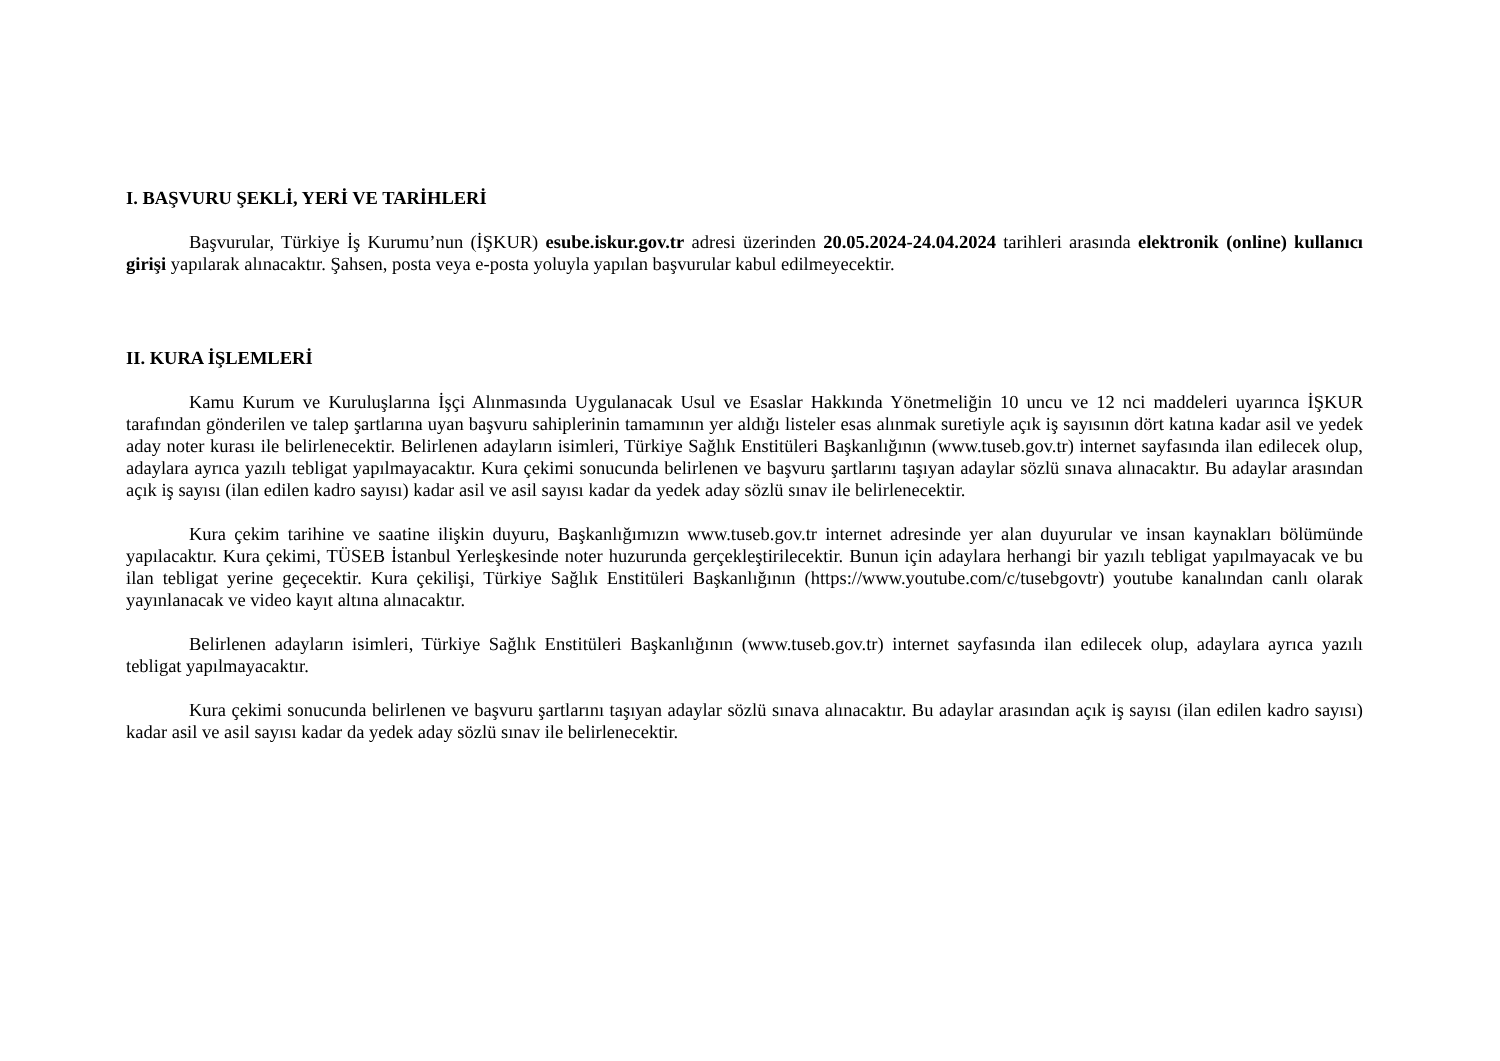I. BAŞVURU ŞEKLİ, YERİ VE TARİHLERİ
Başvurular, Türkiye İş Kurumu’nun (İŞKUR) esube.iskur.gov.tr adresi üzerinden 20.05.2024-24.04.2024 tarihleri arasında elektronik (online) kullanıcı girişi yapılarak alınacaktır. Şahsen, posta veya e-posta yoluyla yapılan başvurular kabul edilmeyecektir.
II. KURA İŞLEMLERİ
Kamu Kurum ve Kuruluşlarına İşçi Alınmasında Uygulanacak Usul ve Esaslar Hakkında Yönetmeliğin 10 uncu ve 12 nci maddeleri uyarınca İŞKUR tarafından gönderilen ve talep şartlarına uyan başvuru sahiplerinin tamamının yer aldığı listeler esas alınmak suretiyle açık iş sayısının dört katına kadar asil ve yedek aday noter kurası ile belirlenecektir. Belirlenen adayların isimleri, Türkiye Sağlık Enstitüleri Başkanlığının (www.tuseb.gov.tr) internet sayfasında ilan edilecek olup, adaylara ayrıca yazılı tebligat yapılmayacaktır. Kura çekimi sonucunda belirlenen ve başvuru şartlarını taşıyan adaylar sözlü sınava alınacaktır. Bu adaylar arasından açık iş sayısı (ilan edilen kadro sayısı) kadar asil ve asil sayısı kadar da yedek aday sözlü sınav ile belirlenecektir.
Kura çekim tarihine ve saatine ilişkin duyuru, Başkanlığımızın www.tuseb.gov.tr internet adresinde yer alan duyurular ve insan kaynakları bölümünde yapılacaktır. Kura çekimi, TÜSEB İstanbul Yerleşkesinde noter huzurunda gerçekleştirilecektir. Bunun için adaylara herhangi bir yazılı tebligat yapılmayacak ve bu ilan tebligat yerine geçecektir. Kura çekilişi, Türkiye Sağlık Enstitüleri Başkanlığının (https://www.youtube.com/c/tusebgovtr) youtube kanalından canlı olarak yayınlanacak ve video kayıt altına alınacaktır.
Belirlenen adayların isimleri, Türkiye Sağlık Enstitüleri Başkanlığının (www.tuseb.gov.tr) internet sayfasında ilan edilecek olup, adaylara ayrıca yazılı tebligat yapılmayacaktır.
Kura çekimi sonucunda belirlenen ve başvuru şartlarını taşıyan adaylar sözlü sınava alınacaktır. Bu adaylar arasından açık iş sayısı (ilan edilen kadro sayısı) kadar asil ve asil sayısı kadar da yedek aday sözlü sınav ile belirlenecektir.